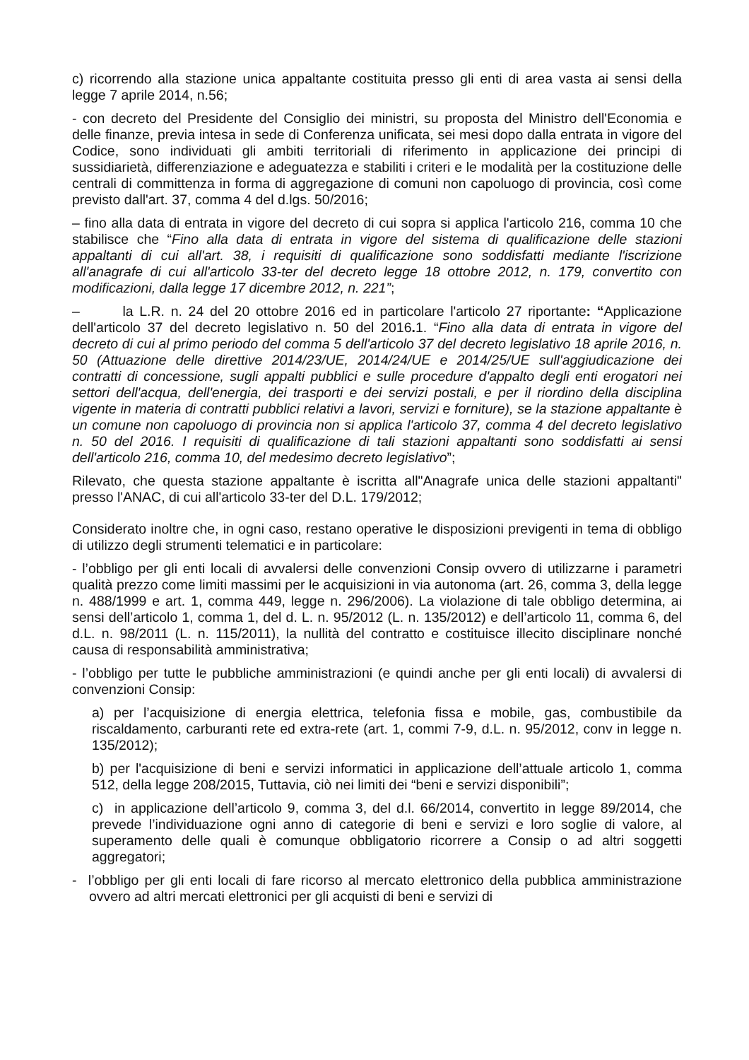c) ricorrendo alla stazione unica appaltante costituita presso gli enti di area vasta ai sensi della legge 7 aprile 2014, n.56;
- con decreto del Presidente del Consiglio dei ministri, su proposta del Ministro dell'Economia e delle finanze, previa intesa in sede di Conferenza unificata, sei mesi dopo dalla entrata in vigore del Codice, sono individuati gli ambiti territoriali di riferimento in applicazione dei principi di sussidiarietà, differenziazione e adeguatezza e stabiliti i criteri e le modalità per la costituzione delle centrali di committenza in forma di aggregazione di comuni non capoluogo di provincia, così come previsto dall'art. 37, comma 4 del d.lgs. 50/2016;
– fino alla data di entrata in vigore del decreto di cui sopra si applica l'articolo 216, comma 10 che stabilisce che “Fino alla data di entrata in vigore del sistema di qualificazione delle stazioni appaltanti di cui all'art. 38, i requisiti di qualificazione sono soddisfatti mediante l'iscrizione all'anagrafe di cui all'articolo 33-ter del decreto legge 18 ottobre 2012, n. 179, convertito con modificazioni, dalla legge 17 dicembre 2012, n. 221”;
– la L.R. n. 24 del 20 ottobre 2016 ed in particolare l'articolo 27 riportante: “Applicazione dell'articolo 37 del decreto legislativo n. 50 del 2016. 1. “Fino alla data di entrata in vigore del decreto di cui al primo periodo del comma 5 dell'articolo 37 del decreto legislativo 18 aprile 2016, n. 50 (Attuazione delle direttive 2014/23/UE, 2014/24/UE e 2014/25/UE sull'aggiudicazione dei contratti di concessione, sugli appalti pubblici e sulle procedure d'appalto degli enti erogatori nei settori dell'acqua, dell'energia, dei trasporti e dei servizi postali, e per il riordino della disciplina vigente in materia di contratti pubblici relativi a lavori, servizi e forniture), se la stazione appaltante è un comune non capoluogo di provincia non si applica l'articolo 37, comma 4 del decreto legislativo n. 50 del 2016. I requisiti di qualificazione di tali stazioni appaltanti sono soddisfatti ai sensi dell'articolo 216, comma 10, del medesimo decreto legislativo”;
Rilevato, che questa stazione appaltante è iscritta all"Anagrafe unica delle stazioni appaltanti" presso l'ANAC, di cui all'articolo 33-ter del D.L. 179/2012;
Considerato inoltre che, in ogni caso, restano operative le disposizioni previgenti in tema di obbligo di utilizzo degli strumenti telematici e in particolare:
- l’obbligo per gli enti locali di avvalersi delle convenzioni Consip ovvero di utilizzarne i parametri qualità prezzo come limiti massimi per le acquisizioni in via autonoma (art. 26, comma 3, della legge n. 488/1999 e art. 1, comma 449, legge n. 296/2006). La violazione di tale obbligo determina, ai sensi dell’articolo 1, comma 1, del d. L. n. 95/2012 (L. n. 135/2012) e dell’articolo 11, comma 6, del d.L. n. 98/2011 (L. n. 115/2011), la nullità del contratto e costituisce illecito disciplinare nonché causa di responsabilità amministrativa;
- l’obbligo per tutte le pubbliche amministrazioni (e quindi anche per gli enti locali) di avvalersi di convenzioni Consip:
a) per l’acquisizione di energia elettrica, telefonia fissa e mobile, gas, combustibile da riscaldamento, carburanti rete ed extra-rete (art. 1, commi 7-9, d.L. n. 95/2012, conv in legge n. 135/2012);
b) per l'acquisizione di beni e servizi informatici in applicazione dell’attuale articolo 1, comma 512, della legge 208/2015, Tuttavia, ciò nei limiti dei “beni e servizi disponibili”;
c) in applicazione dell’articolo 9, comma 3, del d.l. 66/2014, convertito in legge 89/2014, che prevede l’individuazione ogni anno di categorie di beni e servizi e loro soglie di valore, al superamento delle quali è comunque obbligatorio ricorrere a Consip o ad altri soggetti aggregatori;
- l’obbligo per gli enti locali di fare ricorso al mercato elettronico della pubblica amministrazione ovvero ad altri mercati elettronici per gli acquisti di beni e servizi di